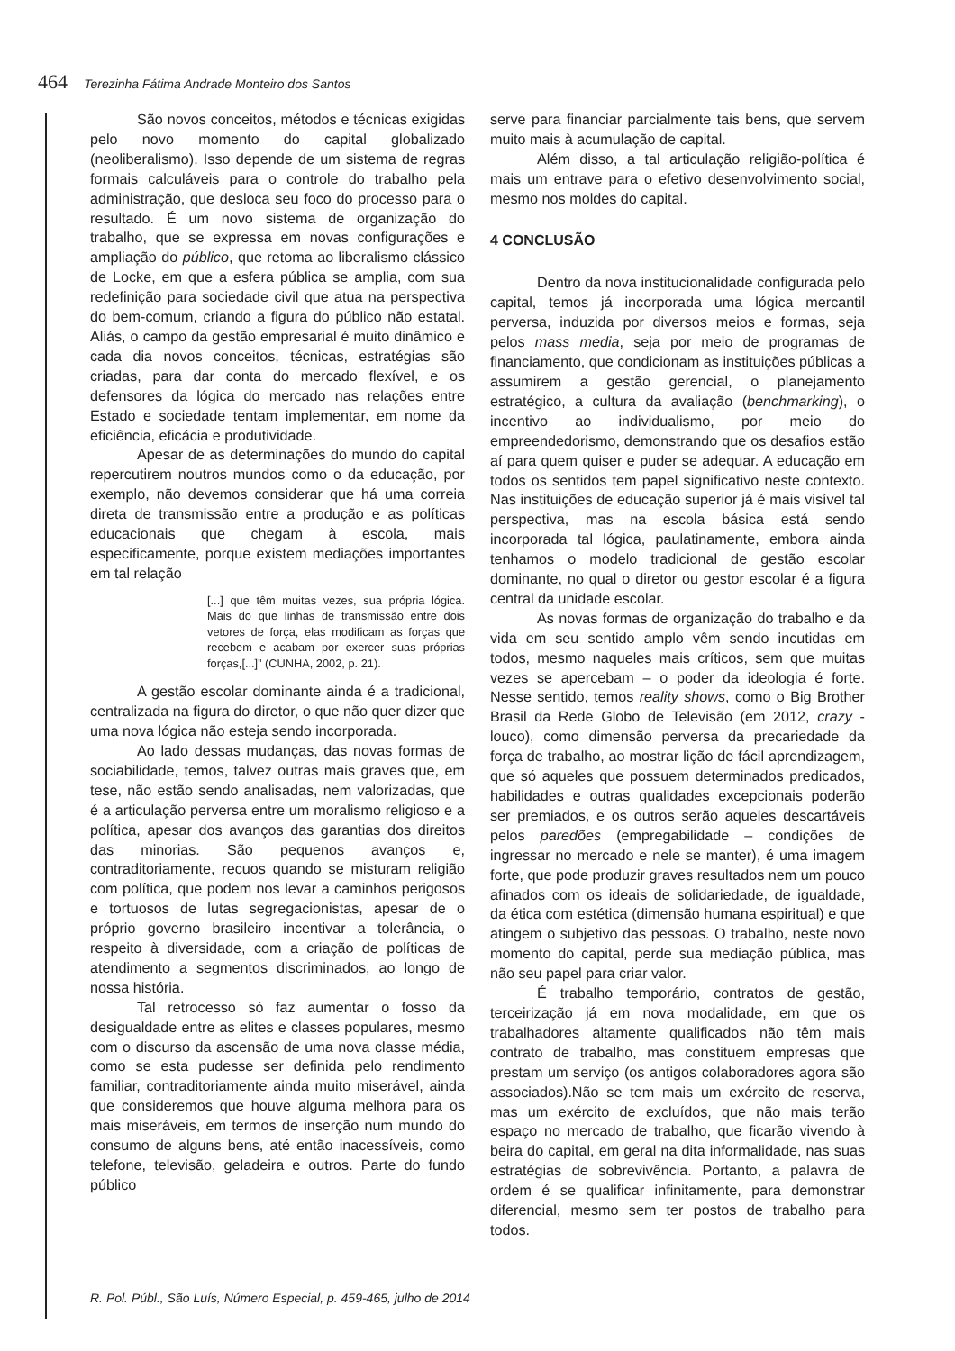464 Terezinha Fátima Andrade Monteiro dos Santos
São novos conceitos, métodos e técnicas exigidas pelo novo momento do capital globalizado (neoliberalismo). Isso depende de um sistema de regras formais calculáveis para o controle do trabalho pela administração, que desloca seu foco do processo para o resultado. É um novo sistema de organização do trabalho, que se expressa em novas configurações e ampliação do público, que retoma ao liberalismo clássico de Locke, em que a esfera pública se amplia, com sua redefinição para sociedade civil que atua na perspectiva do bem-comum, criando a figura do público não estatal. Aliás, o campo da gestão empresarial é muito dinâmico e cada dia novos conceitos, técnicas, estratégias são criadas, para dar conta do mercado flexível, e os defensores da lógica do mercado nas relações entre Estado e sociedade tentam implementar, em nome da eficiência, eficácia e produtividade.
Apesar de as determinações do mundo do capital repercutirem noutros mundos como o da educação, por exemplo, não devemos considerar que há uma correia direta de transmissão entre a produção e as políticas educacionais que chegam à escola, mais especificamente, porque existem mediações importantes em tal relação
[...] que têm muitas vezes, sua própria lógica. Mais do que linhas de transmissão entre dois vetores de força, elas modificam as forças que recebem e acabam por exercer suas próprias forças,[...]” (CUNHA, 2002, p. 21).
A gestão escolar dominante ainda é a tradicional, centralizada na figura do diretor, o que não quer dizer que uma nova lógica não esteja sendo incorporada.
Ao lado dessas mudanças, das novas formas de sociabilidade, temos, talvez outras mais graves que, em tese, não estão sendo analisadas, nem valorizadas, que é a articulação perversa entre um moralismo religioso e a política, apesar dos avanços das garantias dos direitos das minorias. São pequenos avanços e, contraditoriamente, recuos quando se misturam religião com política, que podem nos levar a caminhos perigosos e tortuosos de lutas segregacionistas, apesar de o próprio governo brasileiro incentivar a tolerância, o respeito à diversidade, com a criação de políticas de atendimento a segmentos discriminados, ao longo de nossa história.
Tal retrocesso só faz aumentar o fosso da desigualdade entre as elites e classes populares, mesmo com o discurso da ascensão de uma nova classe média, como se esta pudesse ser definida pelo rendimento familiar, contraditoriamente ainda muito miserável, ainda que consideremos que houve alguma melhora para os mais miseráveis, em termos de inserção num mundo do consumo de alguns bens, até então inacessíveis, como telefone, televisão, geladeira e outros. Parte do fundo público
serve para financiar parcialmente tais bens, que servem muito mais à acumulação de capital.
Além disso, a tal articulação religião-política é mais um entrave para o efetivo desenvolvimento social, mesmo nos moldes do capital.
4 CONCLUSÃO
Dentro da nova institucionalidade configurada pelo capital, temos já incorporada uma lógica mercantil perversa, induzida por diversos meios e formas, seja pelos mass media, seja por meio de programas de financiamento, que condicionam as instituições públicas a assumirem a gestão gerencial, o planejamento estratégico, a cultura da avaliação (benchmarking), o incentivo ao individualismo, por meio do empreendedorismo, demonstrando que os desafios estão aí para quem quiser e puder se adequar. A educação em todos os sentidos tem papel significativo neste contexto. Nas instituições de educação superior já é mais visível tal perspectiva, mas na escola básica está sendo incorporada tal lógica, paulatinamente, embora ainda tenhamos o modelo tradicional de gestão escolar dominante, no qual o diretor ou gestor escolar é a figura central da unidade escolar.
As novas formas de organização do trabalho e da vida em seu sentido amplo vêm sendo incutidas em todos, mesmo naqueles mais críticos, sem que muitas vezes se apercebam – o poder da ideologia é forte. Nesse sentido, temos reality shows, como o Big Brother Brasil da Rede Globo de Televisão (em 2012, crazy - louco), como dimensão perversa da precariedade da força de trabalho, ao mostrar lição de fácil aprendizagem, que só aqueles que possuem determinados predicados, habilidades e outras qualidades excepcionais poderão ser premiados, e os outros serão aqueles descartáveis pelos paredões (empregabilidade – condições de ingressar no mercado e nele se manter), é uma imagem forte, que pode produzir graves resultados nem um pouco afinados com os ideais de solidariedade, de igualdade, da ética com estética (dimensão humana espiritual) e que atingem o subjetivo das pessoas. O trabalho, neste novo momento do capital, perde sua mediação pública, mas não seu papel para criar valor.
É trabalho temporário, contratos de gestão, terceirização já em nova modalidade, em que os trabalhadores altamente qualificados não têm mais contrato de trabalho, mas constituem empresas que prestam um serviço (os antigos colaboradores agora são associados).Não se tem mais um exército de reserva, mas um exército de excluídos, que não mais terão espaço no mercado de trabalho, que ficarão vivendo à beira do capital, em geral na dita informalidade, nas suas estratégias de sobrevivência. Portanto, a palavra de ordem é se qualificar infinitamente, para demonstrar diferencial, mesmo sem ter postos de trabalho para todos.
R. Pol. Públ., São Luís, Número Especial, p. 459-465, julho de 2014